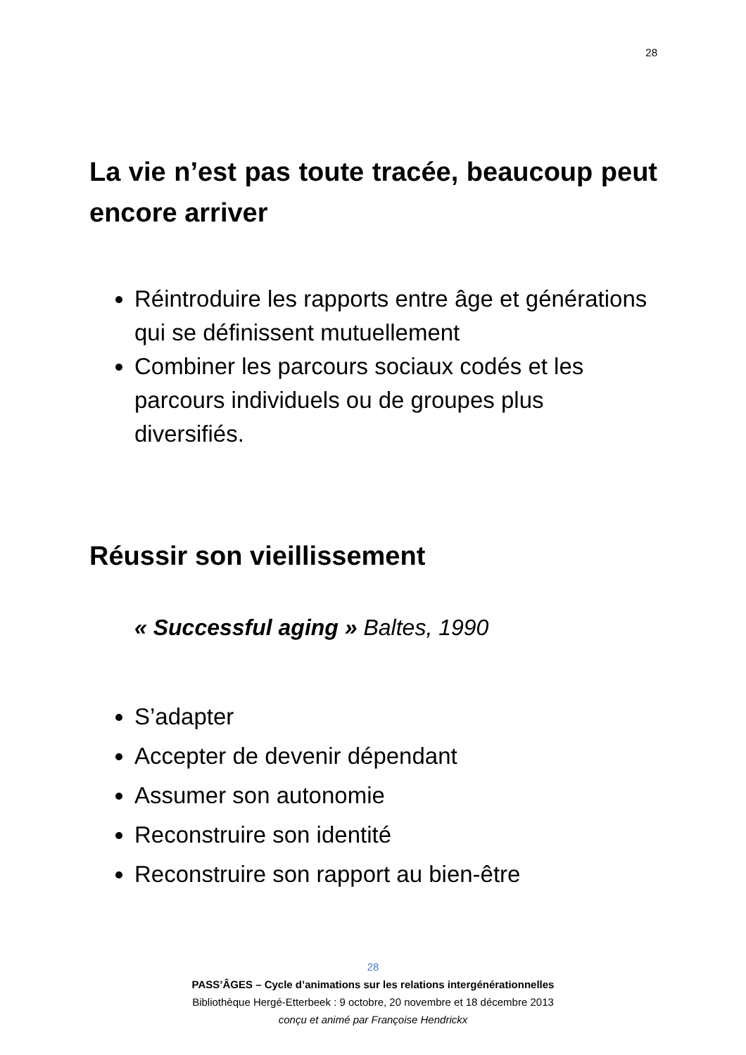28
La vie n’est pas toute tracée, beaucoup peut encore arriver
Réintroduire les rapports entre âge et générations qui se définissent mutuellement
Combiner les parcours sociaux codés et les parcours individuels ou de groupes plus diversifiés.
Réussir son vieillissement
« Successful aging » Baltes, 1990
S’adapter
Accepter de devenir dépendant
Assumer son autonomie
Reconstruire son identité
Reconstruire son rapport au bien-être
28
PASS’ÂGES – Cycle d’animations sur les relations intergénérationnelles
Bibliothèque Hergé-Etterbeek : 9 octobre, 20 novembre et 18 décembre 2013
conçu et animé par Françoise Hendrickx